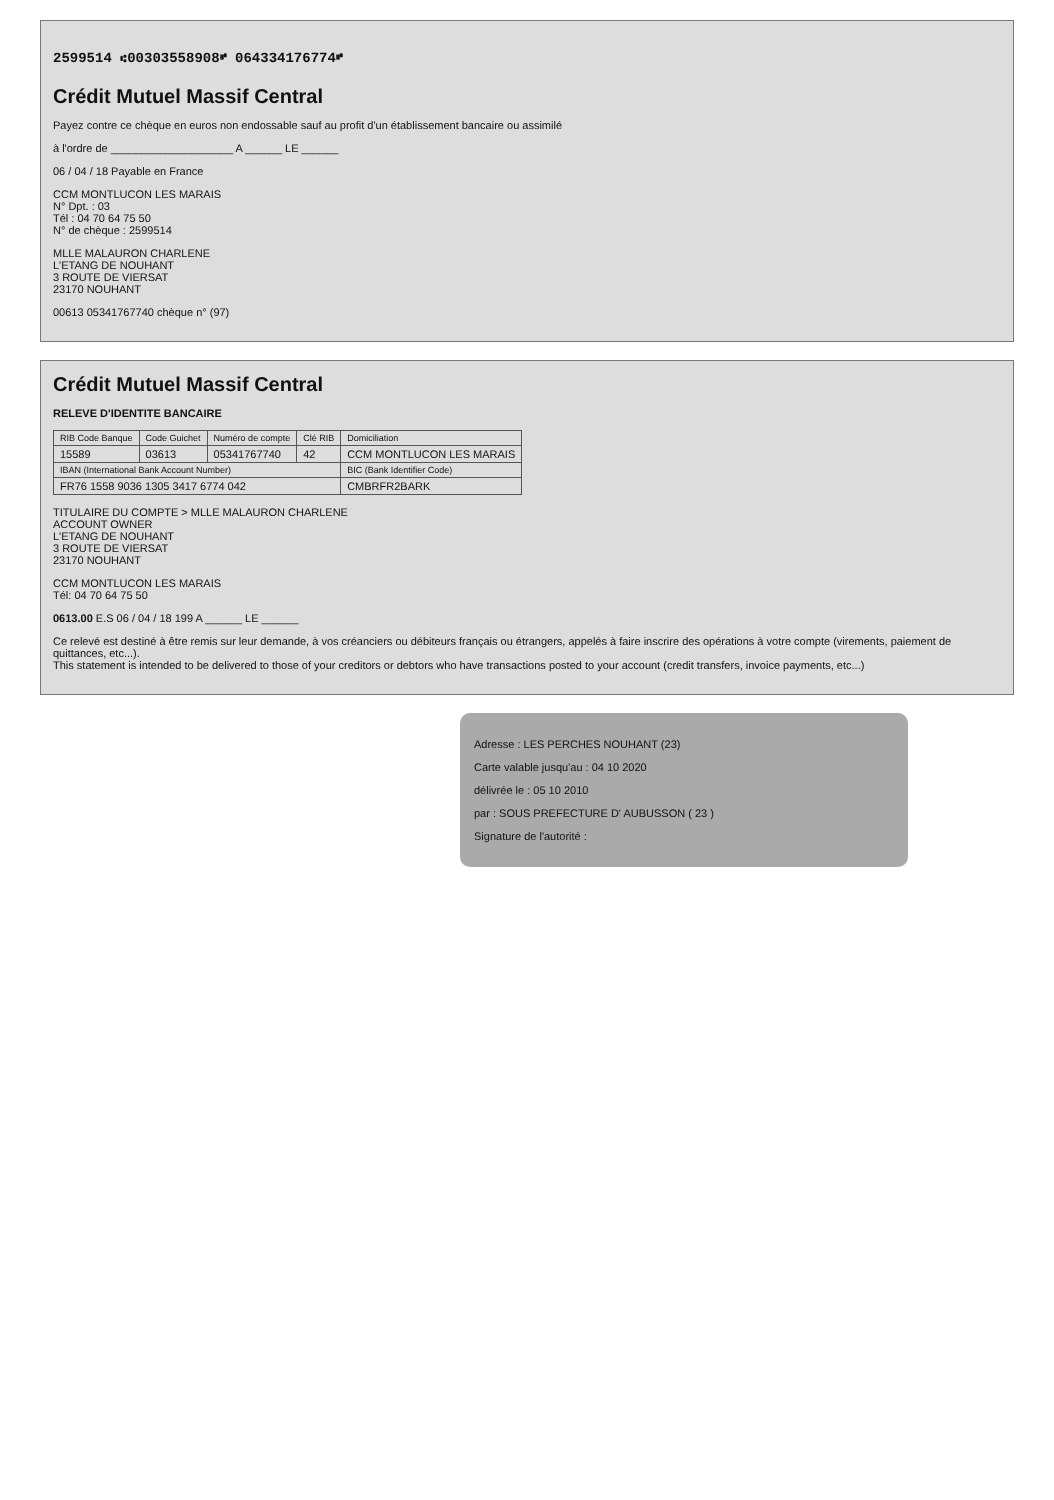2599514 ⑆00303558908⑈ 064334176774⑈
Crédit Mutuel Massif Central
Payez contre ce chèque en euros non endossable sauf au profit d'un établissement bancaire ou assimilé
à l'ordre de ____________________ A ______ LE ______
06 / 04 / 18 Payable en France
CCM MONTLUCON LES MARAIS
N° Dpt. : 03
Tél : 04 70 64 75 50
N° de chèque : 2599514
MLLE MALAURON CHARLENE
L'ETANG DE NOUHANT
3 ROUTE DE VIERSAT
23170 NOUHANT
00613 05341767740 chèque n° (97)
Crédit Mutuel Massif Central
RELEVE D'IDENTITE BANCAIRE
| RIB Code Banque | Code Guichet | Numéro de compte | Clé RIB | Domiciliation |
| --- | --- | --- | --- | --- |
| 15589 | 03613 | 05341767740 | 42 | CCM MONTLUCON LES MARAIS |
| IBAN (International Bank Account Number) | | | | BIC (Bank Identifier Code) |
| FR76 1558 9036 1305 3417 6774 042 | | | | CMBRFR2BARK |
TITULAIRE DU COMPTE > MLLE MALAURON CHARLENE
ACCOUNT OWNER
L'ETANG DE NOUHANT
3 ROUTE DE VIERSAT
23170 NOUHANT
CCM MONTLUCON LES MARAIS
Tél: 04 70 64 75 50
0613.00 E.S 06 / 04 / 18 199 A ______ LE ______
Ce relevé est destiné à être remis sur leur demande, à vos créanciers ou débiteurs français ou étrangers, appelés à faire inscrire des opérations à votre compte (virements, paiement de quittances, etc...).
This statement is intended to be delivered to those of your creditors or debtors who have transactions posted to your account (credit transfers, invoice payments, etc...)
Adresse : LES PERCHES NOUHANT (23)
Carte valable jusqu'au : 04 10 2020
délivrée le : 05 10 2010
par : SOUS PREFECTURE D' AUBUSSON ( 23 )
Signature de l'autorité :